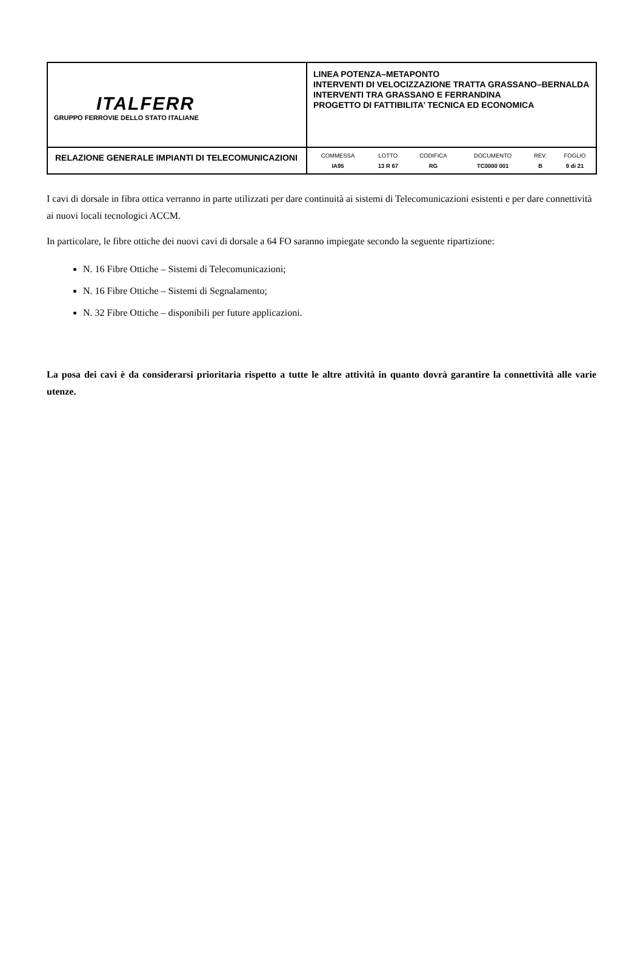| ITALFERR GRUPPO FERROVIE DELLO STATO ITALIANE | LINEA POTENZA–METAPONTO INTERVENTI DI VELOCIZZAZIONE TRATTA GRASSANO–BERNALDA INTERVENTI TRA GRASSANO E FERRANDINA PROGETTO DI FATTIBILITA’ TECNICA ED ECONOMICA |
| RELAZIONE GENERALE IMPIANTI DI TELECOMUNICAZIONI | / COMMESSA / LOTTO / CODIFICA / DOCUMENTO / REV. / FOGLIO / / --- / --- / --- / --- / --- / --- / / IA95 / 13 R 67 / RG / TC0000 001 / B / 9 di 21 / |
I cavi di dorsale in fibra ottica verranno in parte utilizzati per dare continuità ai sistemi di Telecomunicazioni esistenti e per dare connettività ai nuovi locali tecnologici ACCM.
In particolare, le fibre ottiche dei nuovi cavi di dorsale a 64 FO saranno impiegate secondo la seguente ripartizione:
N. 16 Fibre Ottiche – Sistemi di Telecomunicazioni;
N. 16 Fibre Ottiche – Sistemi di Segnalamento;
N. 32 Fibre Ottiche – disponibili per future applicazioni.
La posa dei cavi è da considerarsi prioritaria rispetto a tutte le altre attività in quanto dovrà garantire la connettività alle varie utenze.